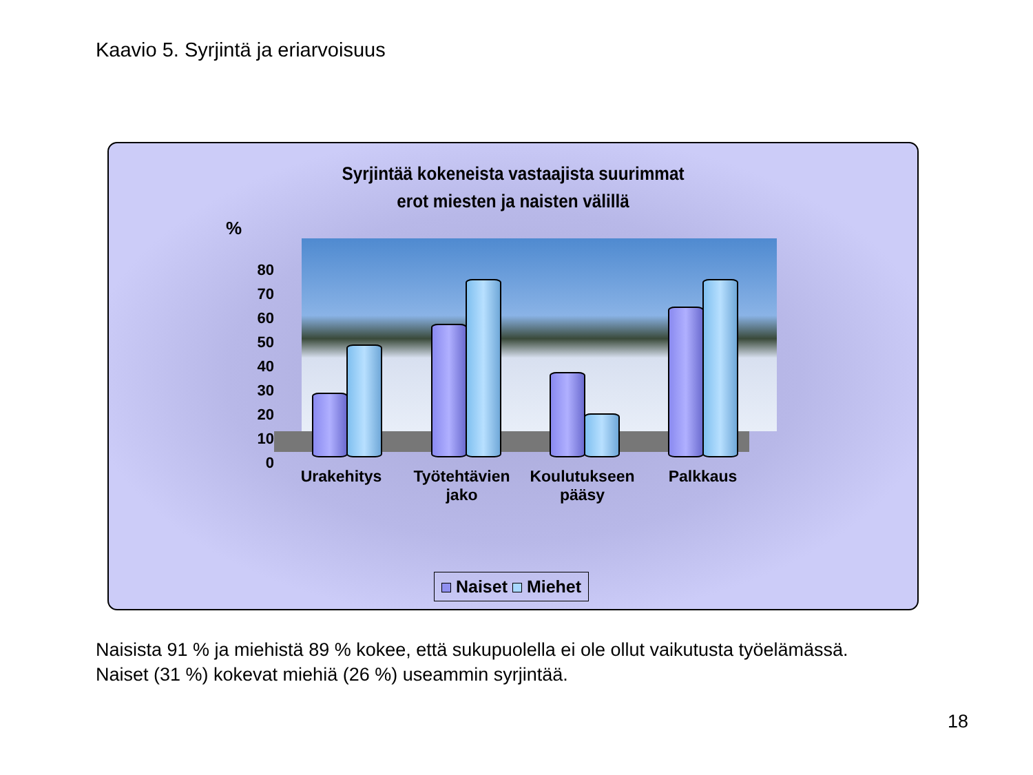Kaavio 5. Syrjintä ja eriarvoisuus
Syrjintää kokeneista vastaajista suurimmat
erot miesten ja naisten välillä
%
80
70
60
50
40
30
20
10
0
Urakehitys Työtehtävien jako Koulutukseen pääsy Palkkaus
Naiset Miehet
Naisista 91 % ja miehistä 89 % kokee, että sukupuolella ei ole ollut vaikutusta työelämässä.
Naiset (31 %) kokevat miehiä (26 %) useammin syrjintää.
18